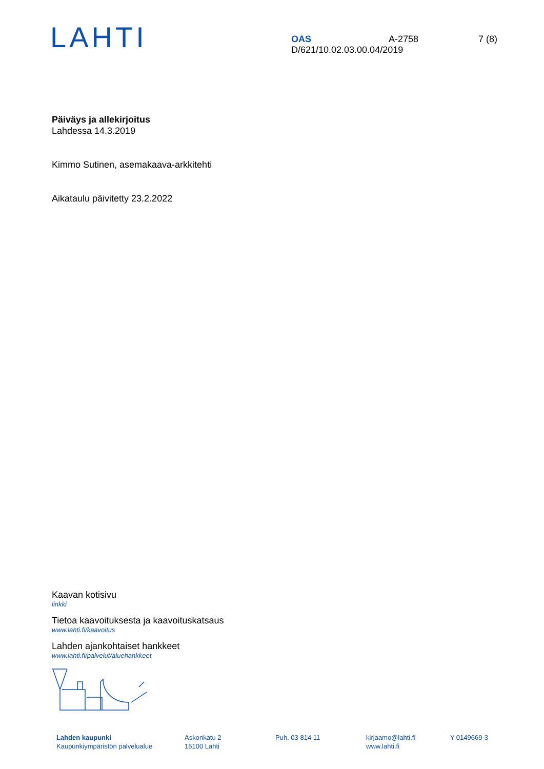LAHTI
OAS A-2758 7 (8)
D/621/10.02.03.00.04/2019
Päiväys ja allekirjoitus
Lahdessa 14.3.2019
Kimmo Sutinen, asemakaava-arkkitehti
Aikataulu päivitetty 23.2.2022
Kaavan kotisivu
linkki
Tietoa kaavoituksesta ja kaavoituskatsaus
www.lahti.fi/kaavoitus
Lahden ajankohtaiset hankkeet
www.lahti.fi/palvelut/aluehankkeet
Lahden kaupunki
Kaupunkiympäristön palvelualue
Askonkatu 2
15100 Lahti
Puh. 03 814 11 kirjaamo@lahti.fi
www.lahti.fi
Y-0149669-3